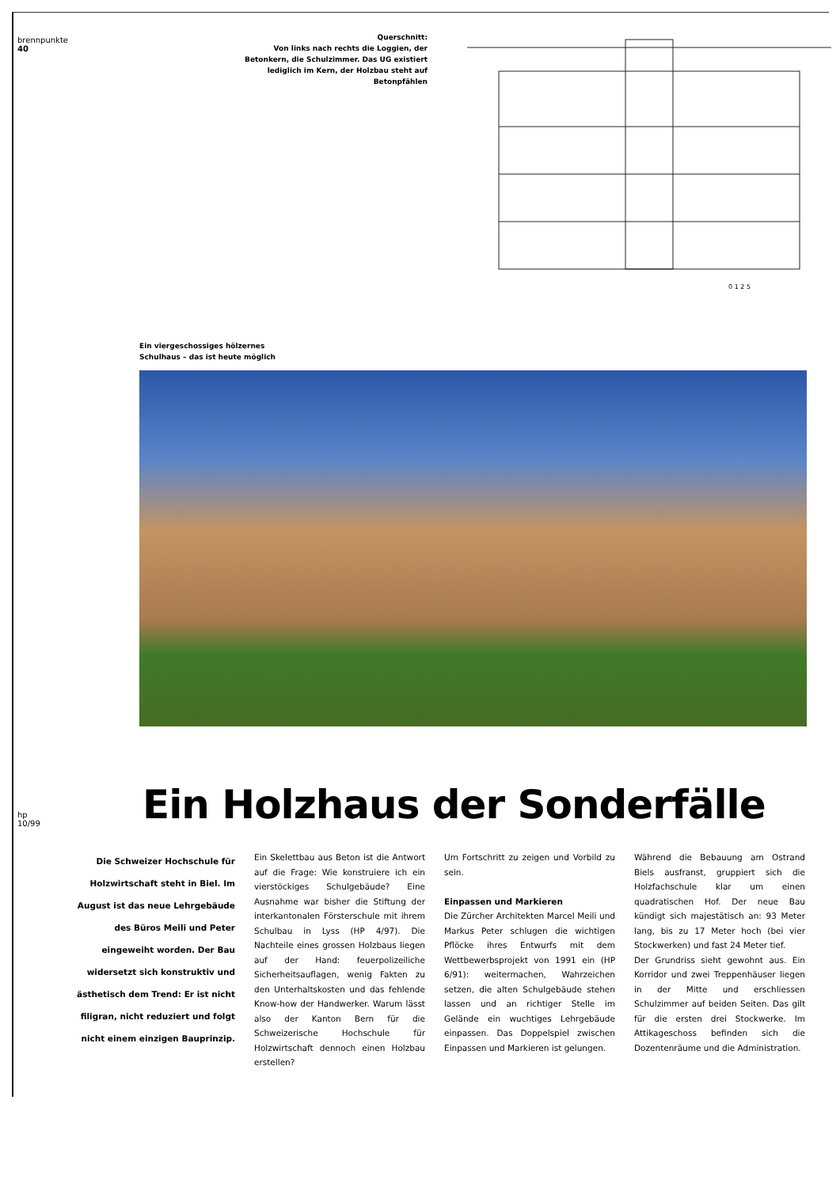brennpunkte
40
hp 10/99
Querschnitt:
Von links nach rechts die Loggien, der Betonkern, die Schulzimmer. Das UG existiert lediglich im Kern, der Holzbau steht auf Betonpfählen
0 1 2 5
Ein viergeschossiges hölzernes
Schulhaus – das ist heute möglich
Ein Holzhaus der Sonderfälle
Die Schweizer Hochschule für Holzwirtschaft steht in Biel. Im August ist das neue Lehrgebäude des Büros Meili und Peter eingeweiht worden. Der Bau widersetzt sich konstruktiv und ästhetisch dem Trend: Er ist nicht filigran, nicht reduziert und folgt nicht einem einzigen Bauprinzip.
Ein Skelettbau aus Beton ist die Antwort auf die Frage: Wie konstruiere ich ein vierstöckiges Schulgebäude? Eine Ausnahme war bisher die Stiftung der interkantonalen Försterschule mit ihrem Schulbau in Lyss (HP 4/97). Die Nachteile eines grossen Holzbaus liegen auf der Hand: feuerpolizeiliche Sicherheitsauflagen, wenig Fakten zu den Unterhaltskosten und das fehlende Know-how der Handwerker. Warum lässt also der Kanton Bern für die Schweizerische Hochschule für Holzwirtschaft dennoch einen Holzbau erstellen?
Um Fortschritt zu zeigen und Vorbild zu sein.
Einpassen und Markieren
Die Zürcher Architekten Marcel Meili und Markus Peter schlugen die wichtigen Pflöcke ihres Entwurfs mit dem Wettbewerbsprojekt von 1991 ein (HP 6/91): weitermachen, Wahrzeichen setzen, die alten Schulgebäude stehen lassen und an richtiger Stelle im Gelände ein wuchtiges Lehrgebäude einpassen. Das Doppelspiel zwischen Einpassen und Markieren ist gelungen.
Während die Bebauung am Ostrand Biels ausfranst, gruppiert sich die Holzfachschule klar um einen quadratischen Hof. Der neue Bau kündigt sich majestätisch an: 93 Meter lang, bis zu 17 Meter hoch (bei vier Stockwerken) und fast 24 Meter tief.
Der Grundriss sieht gewohnt aus. Ein Korridor und zwei Treppenhäuser liegen in der Mitte und erschliessen Schulzimmer auf beiden Seiten. Das gilt für die ersten drei Stockwerke. Im Attikageschoss befinden sich die Dozentenräume und die Administration.